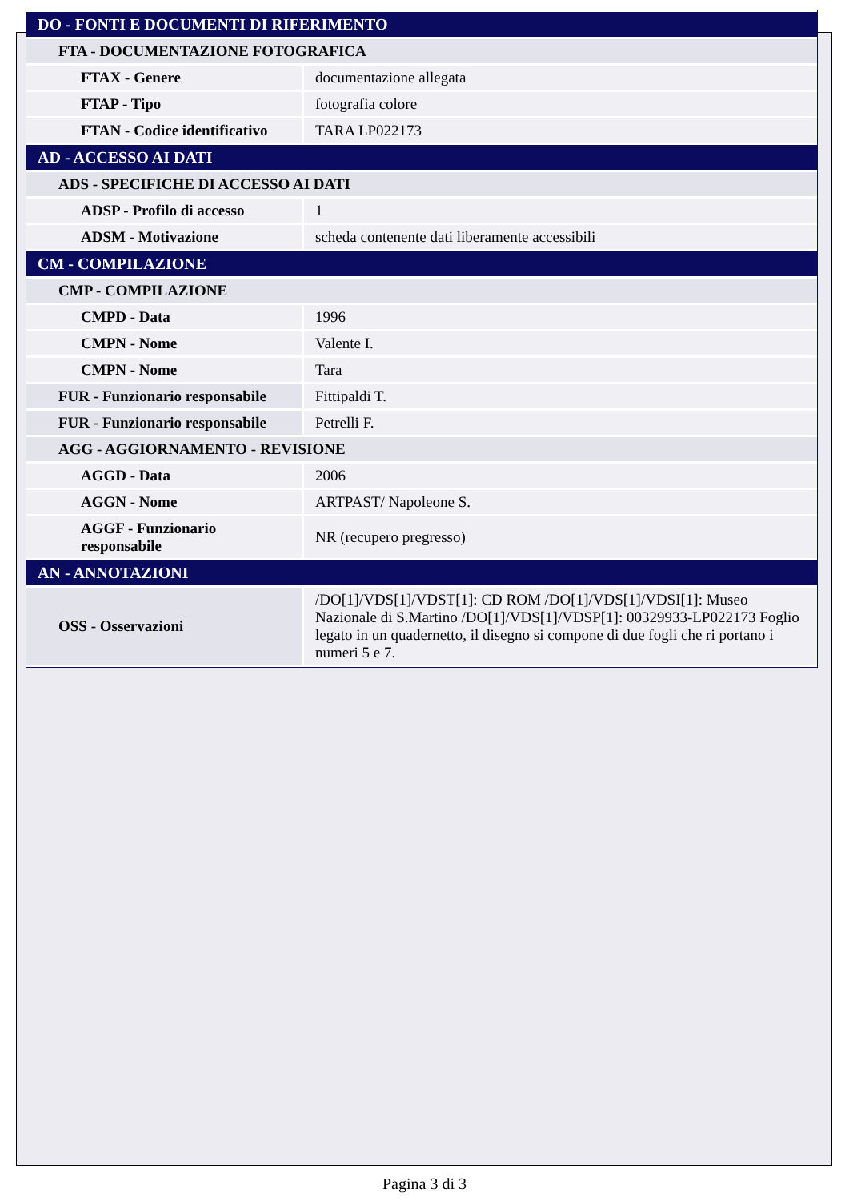| DO - FONTI E DOCUMENTI DI RIFERIMENTO | |
| FTA - DOCUMENTAZIONE FOTOGRAFICA | |
| FTAX - Genere | documentazione allegata |
| FTAP - Tipo | fotografia colore |
| FTAN - Codice identificativo | TARA LP022173 |
| AD - ACCESSO AI DATI | |
| ADS - SPECIFICHE DI ACCESSO AI DATI | |
| ADSP - Profilo di accesso | 1 |
| ADSM - Motivazione | scheda contenente dati liberamente accessibili |
| CM - COMPILAZIONE | |
| CMP - COMPILAZIONE | |
| CMPD - Data | 1996 |
| CMPN - Nome | Valente I. |
| CMPN - Nome | Tara |
| FUR - Funzionario responsabile | Fittipaldi T. |
| FUR - Funzionario responsabile | Petrelli F. |
| AGG - AGGIORNAMENTO - REVISIONE | |
| AGGD - Data | 2006 |
| AGGN - Nome | ARTPAST/ Napoleone S. |
| AGGF - Funzionario responsabile | NR (recupero pregresso) |
| AN - ANNOTAZIONI | |
| OSS - Osservazioni | /DO[1]/VDS[1]/VDST[1]: CD ROM /DO[1]/VDS[1]/VDSI[1]: Museo Nazionale di S.Martino /DO[1]/VDS[1]/VDSP[1]: 00329933-LP022173 Foglio legato in un quadernetto, il disegno si compone di due fogli che ri portano i numeri 5 e 7. |
Pagina 3 di 3